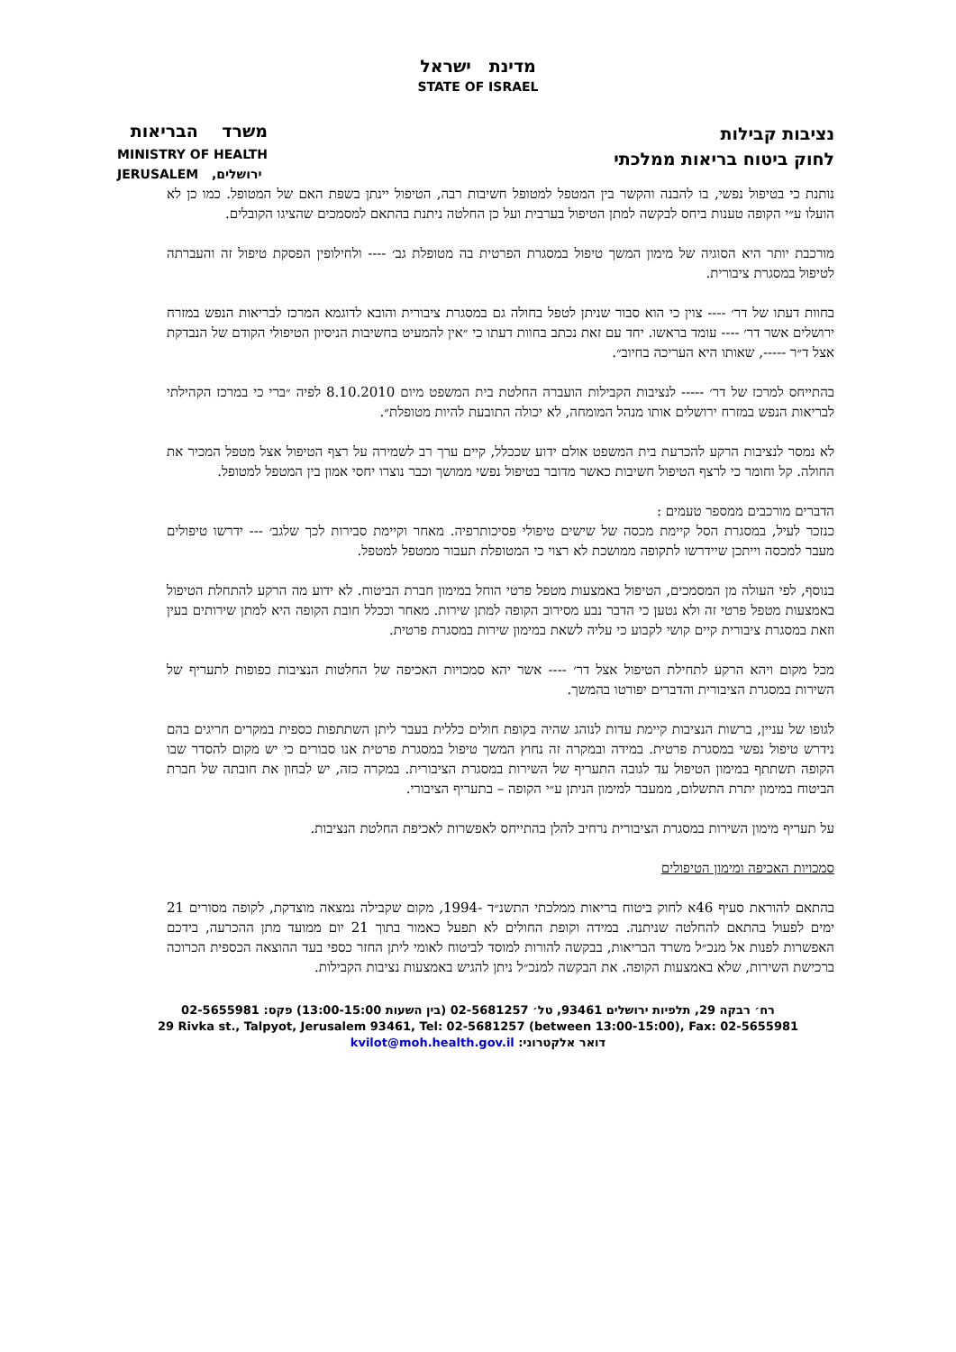מדינת ישראל
STATE OF ISRAEL
משרד הבריאות
MINISTRY OF HEALTH
JERUSALEM ירושלים,
נציבות קבילות
לחוק ביטוח בריאות ממלכתי
נותנת כי בטיפול נפשי, בו להבנה והקשר בין המטפל למטופל חשיבות רבה, הטיפול יינתן בשפת האם של המטופל. כמו כן לא הועלו ע״י הקופה טענות ביחס לבקשה למתן הטיפול בערבית ועל כן החלטה ניתנת בהתאם למסמכים שהציגו הקובלים.
מורכבת יותר היא הסוגיה של מימון המשך טיפול במסגרת הפרטית בה מטופלת גב׳ ---- ולחילופין הפסקת טיפול זה והעברתה לטיפול במסגרת ציבורית.
בחוות דעתו של דר׳ ---- צוין כי הוא סבור שניתן לטפל בחולה גם במסגרת ציבורית והובא לדוגמא המרכז לבריאות הנפש במזרח ירושלים אשר דר׳ ---- עומד בראשו. יחד עם זאת נכתב בחוות דעתו כי ״אין להמעיט בחשיבות הניסיון הטיפולי הקודם של הנבדקת אצל ד״ר -----, שאותו היא העריכה בחיוב״.
בהתייחס למרכז של דר׳ ----- לנציבות הקבילות הועברה החלטת בית המשפט מיום 8.10.2010 לפיה ״ברי כי במרכז הקהילתי לבריאות הנפש במזרח ירושלים אותו מנהל המומחה, לא יכולה התובעת להיות מטופלת״.
לא נמסר לנציבות הרקע להכרעת בית המשפט אולם ידוע שככלל, קיים ערך רב לשמירה על רצף הטיפול אצל מטפל המכיר את החולה. קל וחומר כי לרצף הטיפול חשיבות כאשר מדובר בטיפול נפשי ממושך וכבר נוצרו יחסי אמון בין המטפל למטופל.
הדברים מורכבים ממספר טעמים :
כנזכר לעיל, במסגרת הסל קיימת מכסה של שישים טיפולי פסיכותרפיה. מאחר וקיימת סבירות לכך שלגב׳ --- ידרשו טיפולים מעבר למכסה וייתכן שיידרשו לתקופה ממושכת לא רצוי כי המטופלת תעבור ממטפל למטפל.
בנוסף, לפי העולה מן המסמכים, הטיפול באמצעות מטפל פרטי הוחל במימון חברת הביטוח. לא ידוע מה הרקע להתחלת הטיפול באמצעות מטפל פרטי זה ולא נטען כי הדבר נבע מסירוב הקופה למתן שירות. מאחר וככלל חובת הקופה היא למתן שירותים בעין וזאת במסגרת ציבורית קיים קושי לקבוע כי עליה לשאת במימון שירות במסגרת פרטית.
מכל מקום ויהא הרקע לתחילת הטיפול אצל דר׳ ---- אשר יהא סמכויות האכיפה של החלטות הנציבות כפופות לתעריף של השירות במסגרת הציבורית והדברים יפורטו בהמשך.
לגופו של עניין, ברשות הנציבות קיימת עדות לנוהג שהיה בקופת חולים כללית בעבר ליתן השתתפות כספית במקרים חריגים בהם נידרש טיפול נפשי במסגרת פרטית. במידה ובמקרה זה נחוץ המשך טיפול במסגרת פרטית אנו סבורים כי יש מקום להסדר שבו הקופה תשתתף במימון הטיפול עד לגובה התעריף של השירות במסגרת הציבורית. במקרה כזה, יש לבחון את חובתה של חברת הביטוח במימון יתרת התשלום, ממעבר למימון הניתן ע״י הקופה – בתעריף הציבורי.
על תעריף מימון השירות במסגרת הציבורית נרחיב להלן בהתייחס לאפשרות לאכיפת החלטת הנציבות.
סמכויות האכיפה ומימון הטיפולים
בהתאם להוראת סעיף 46א לחוק ביטוח בריאות ממלכתי התשנ״ד -1994, מקום שקבילה נמצאה מוצדקת, לקופה מסורים 21 ימים לפעול בהתאם להחלטה שניתנה. במידה וקופת החולים לא תפעל כאמור בתוך 21 יום ממועד מתן ההכרעה, בידכם האפשרות לפנות אל מנכ״ל משרד הבריאות, בבקשה להורות למוסד לביטוח לאומי ליתן החזר כספי בעד ההוצאה הכספית הכרוכה ברכישת השירות, שלא באמצעות הקופה. את הבקשה למנכ״ל ניתן להגיש באמצעות נציבות הקבילות.
רח׳ רבקה 29, תלפיות ירושלים 93461, טל׳ 02-5681257 (בין השעות 13:00-15:00) פקס: 02-5655981
29 Rivka st., Talpyot, Jerusalem 93461, Tel: 02-5681257 (between 13:00-15:00), Fax: 02-5655981
דואר אלקטרוני: kvilot@moh.health.gov.il